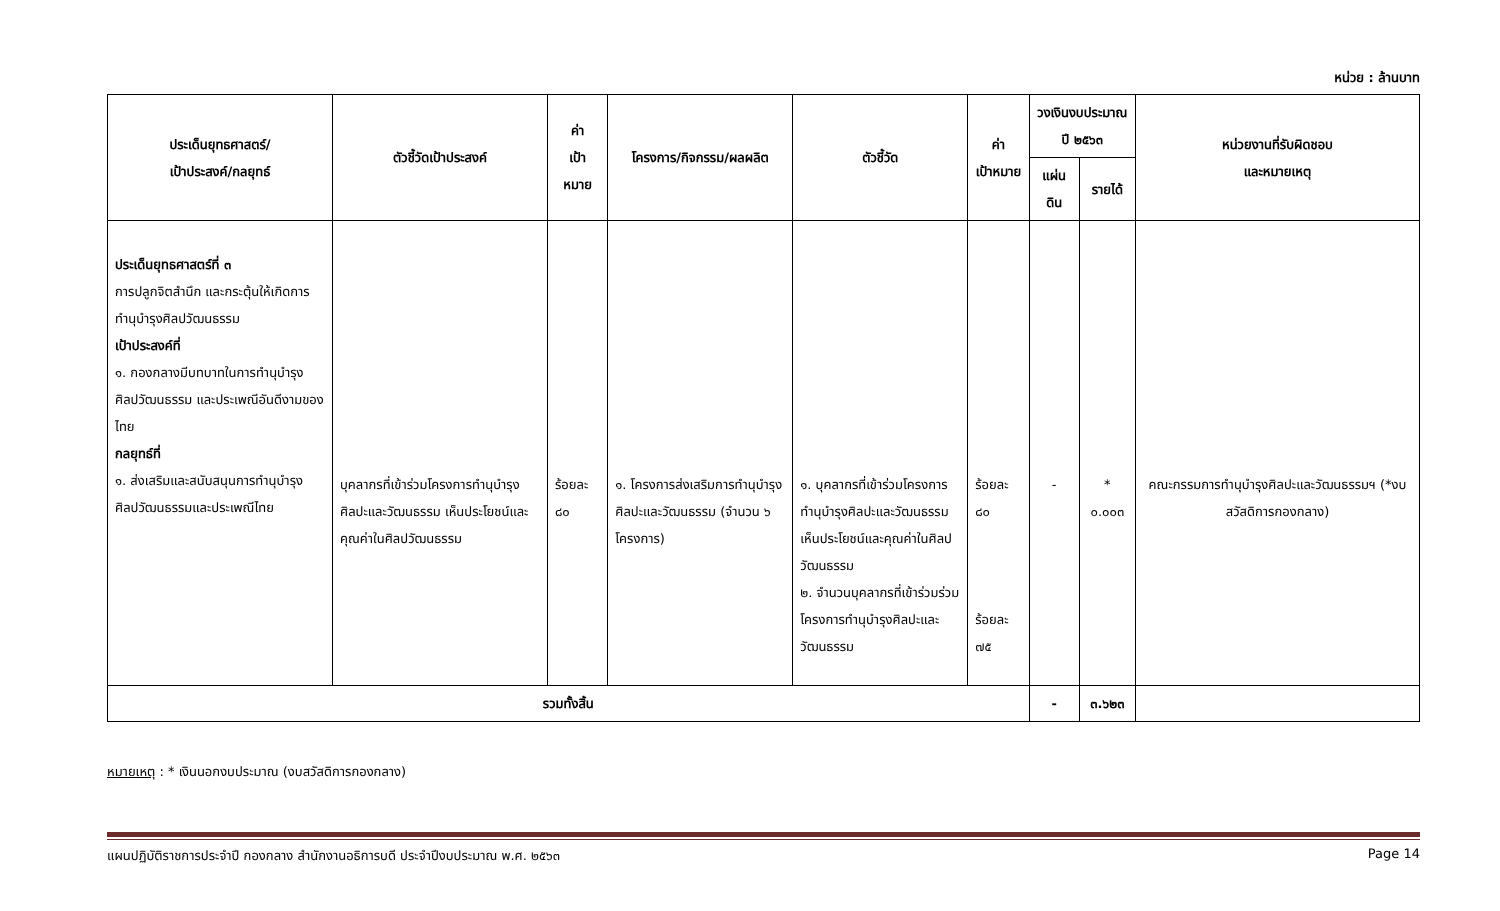หน่วย : ล้านบาท
| ประเด็นยุทธศาสตร์/ เป้าประสงค์/กลยุทธ์ | ตัวชี้วัดเป้าประสงค์ | ค่า เป้าหมาย | โครงการ/กิจกรรม/ผลผลิต | ตัวชี้วัด | ค่า เป้าหมาย | วงเงินงบประมาณ ปี ๒๕๖๓ | | หน่วยงานที่รับผิดชอบ และหมายเหตุ |
| --- | --- | --- | --- | --- | --- | --- | --- | --- |
| | | | | | | แผ่นดิน | รายได้ | |
| ประเด็นยุทธศาสตร์ที่ ๓ การปลูกจิตสำนึก และกระตุ้นให้เกิดการทำนุบำรุงศิลปวัฒนธรรม เป้าประสงค์ที่ ๑. กองกลางมีบทบาทในการทำนุบำรุงศิลปวัฒนธรรม และประเพณีอันดีงามของไทย กลยุทธ์ที่ ๑. ส่งเสริมและสนับสนุนการทำนุบำรุงศิลปวัฒนธรรมและประเพณีไทย | บุคลากรที่เข้าร่วมโครงการทำนุบำรุงศิลปะและวัฒนธรรม เห็นประโยชน์และคุณค่าในศิลปวัฒนธรรม | ร้อยละ ๘๐ | ๑. โครงการส่งเสริมการทำนุบำรุงศิลปะและวัฒนธรรม (จำนวน ๖ โครงการ) | ๑. บุคลากรที่เข้าร่วมโครงการทำนุบำรุงศิลปะและวัฒนธรรมเห็นประโยชน์และคุณค่าในศิลปวัฒนธรรม ๒. จำนวนบุคลากรที่เข้าร่วมร่วมโครงการทำนุบำรุงศิลปะและวัฒนธรรม | ร้อยละ ๘๐ ร้อยละ ๗๕ | - | * ๐.๐๐๓ | คณะกรรมการทำนุบำรุงศิลปะและวัฒนธรรมฯ (*งบสวัสดิการกองกลาง) |
| รวมทั้งสิ้น | | | | | | - | ๓.๖๒๓ | |
หมายเหตุ : * เงินนอกงบประมาณ (งบสวัสดิการกองกลาง)
แผนปฏิบัติราชการประจำปี กองกลาง สำนักงานอธิการบดี ประจำปีงบประมาณ พ.ศ. ๒๕๖๓ Page 14